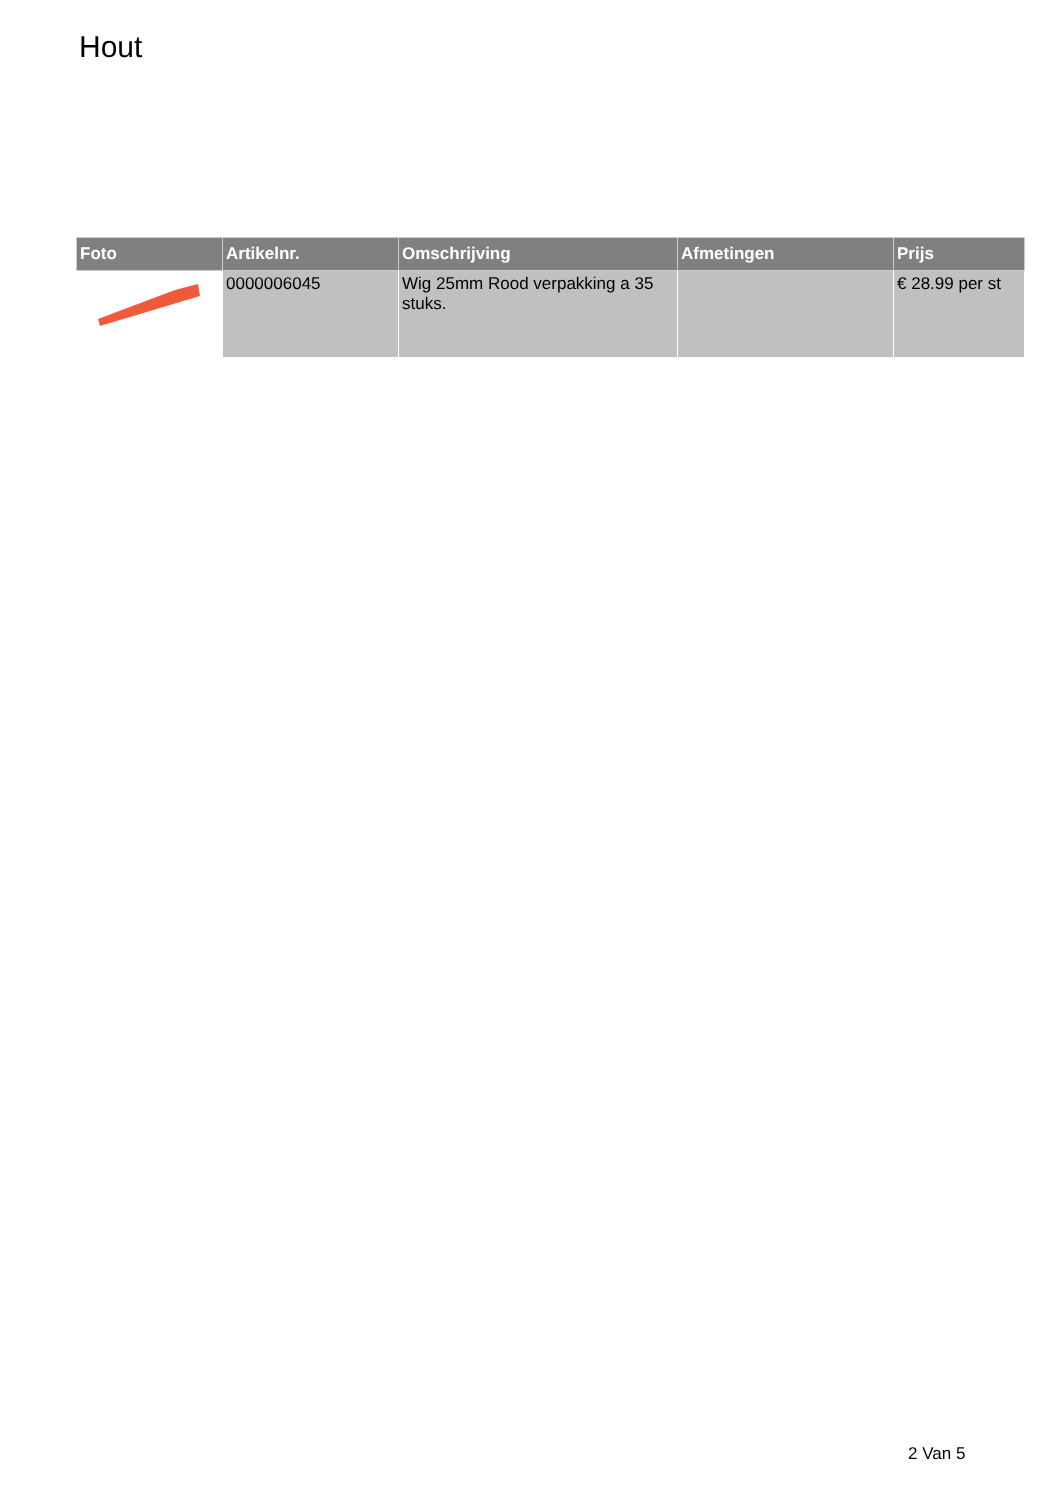Hout
| Foto | Artikelnr. | Omschrijving | Afmetingen | Prijs |
| --- | --- | --- | --- | --- |
| | 0000006045 | Wig 25mm Rood verpakking a 35 stuks. | | € 28.99 per st |
2 Van 5